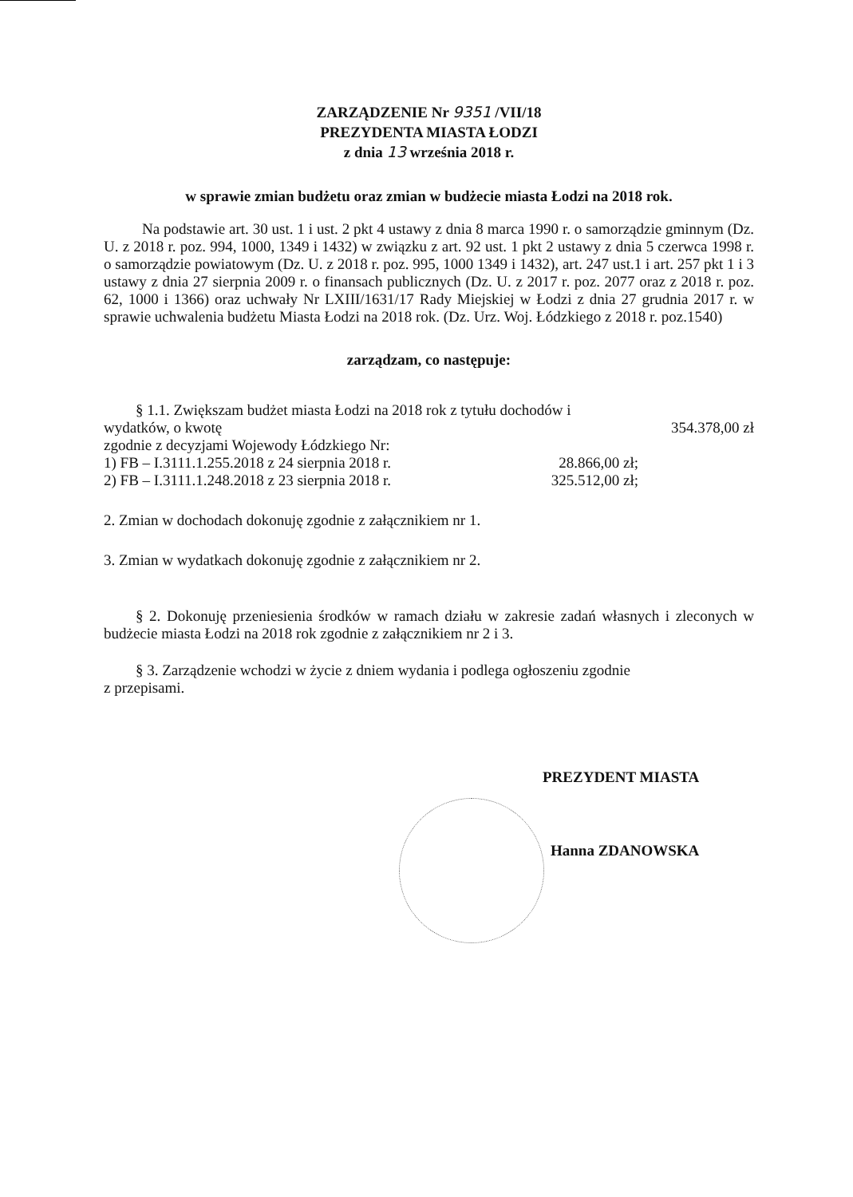ZARZĄDZENIE Nr 9351 /VII/18
PREZYDENTA MIASTA ŁODZI
z dnia 13 września 2018 r.
w sprawie zmian budżetu oraz zmian w budżecie miasta Łodzi na 2018 rok.
Na podstawie art. 30 ust. 1 i ust. 2 pkt 4 ustawy z dnia 8 marca 1990 r. o samorządzie gminnym (Dz. U. z 2018 r. poz. 994, 1000, 1349 i 1432) w związku z art. 92 ust. 1 pkt 2 ustawy z dnia 5 czerwca 1998 r. o samorządzie powiatowym (Dz. U. z 2018 r. poz. 995, 1000 1349 i 1432), art. 247 ust.1 i art. 257 pkt 1 i 3 ustawy z dnia 27 sierpnia 2009 r. o finansach publicznych (Dz. U. z 2017 r. poz. 2077 oraz z 2018 r. poz. 62, 1000 i 1366) oraz uchwały Nr LXIII/1631/17 Rady Miejskiej w Łodzi z dnia 27 grudnia 2017 r. w sprawie uchwalenia budżetu Miasta Łodzi na 2018 rok. (Dz. Urz. Woj. Łódzkiego z 2018 r. poz.1540)
zarządzam, co następuje:
§ 1.1. Zwiększam budżet miasta Łodzi na 2018 rok z tytułu dochodów i
wydatków, o kwotę 354.378,00 zł
zgodnie z decyzjami Wojewody Łódzkiego Nr:
1) FB – I.3111.1.255.2018 z 24 sierpnia 2018 r.
28.866,00 zł;
2) FB – I.3111.1.248.2018 z 23 sierpnia 2018 r.
325.512,00 zł;
2. Zmian w dochodach dokonuję zgodnie z załącznikiem nr 1.
3. Zmian w wydatkach dokonuję zgodnie z załącznikiem nr 2.
§ 2. Dokonuję przeniesienia środków w ramach działu w zakresie zadań własnych i zleconych w budżecie miasta Łodzi na 2018 rok zgodnie z załącznikiem nr 2 i 3.
§ 3. Zarządzenie wchodzi w życie z dniem wydania i podlega ogłoszeniu zgodnie
z przepisami.
PREZYDENT MIASTA
Hanna ZDANOWSKA